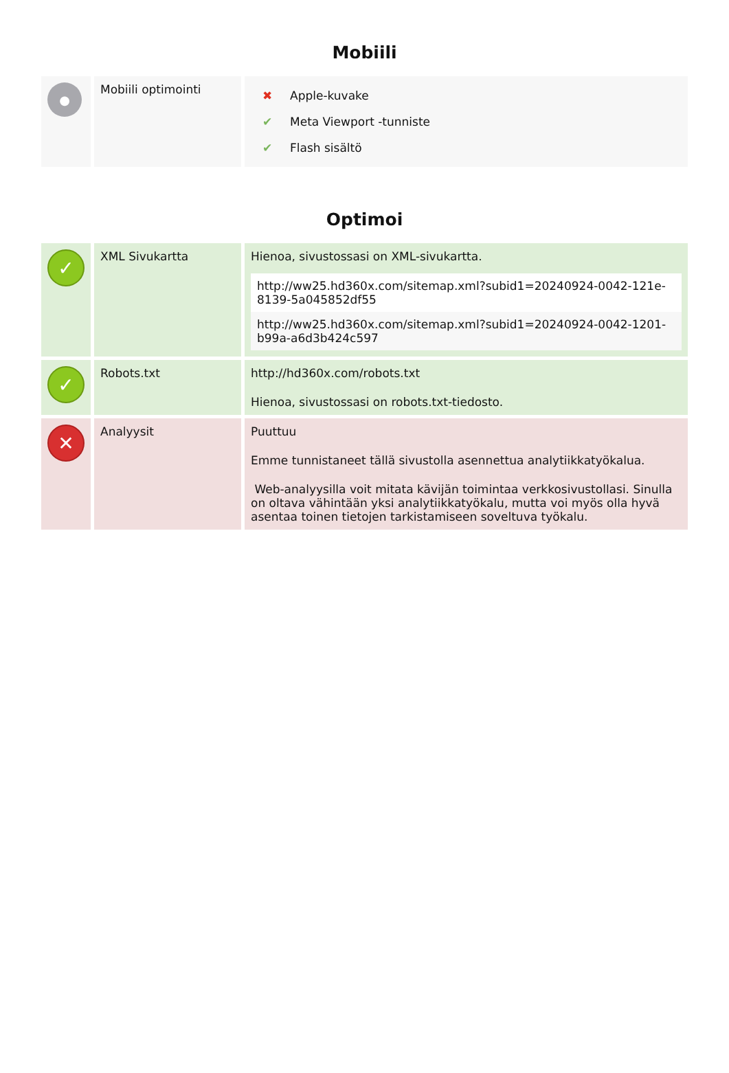Mobiili
| ● | Mobiili optimointi | / ✖ / Apple-kuvake / / ✔ / Meta Viewport -tunniste / / ✔ / Flash sisältö / |
Optimoi
| ✓ | XML Sivukartta | Hienoa, sivustossasi on XML-sivukartta. http://ww25.hd360x.com/sitemap.xml?subid1=20240924-0042-121e-8139-5a045852df55 http://ww25.hd360x.com/sitemap.xml?subid1=20240924-0042-1201-b99a-a6d3b424c597 |
| ✓ | Robots.txt | http://hd360x.com/robots.txt Hienoa, sivustossasi on robots.txt-tiedosto. |
| ✕ | Analyysit | Puuttuu Emme tunnistaneet tällä sivustolla asennettua analytiikkatyökalua. Web-analyysilla voit mitata kävijän toimintaa verkkosivustollasi. Sinulla on oltava vähintään yksi analytiikkatyökalu, mutta voi myös olla hyvä asentaa toinen tietojen tarkistamiseen soveltuva työkalu. |